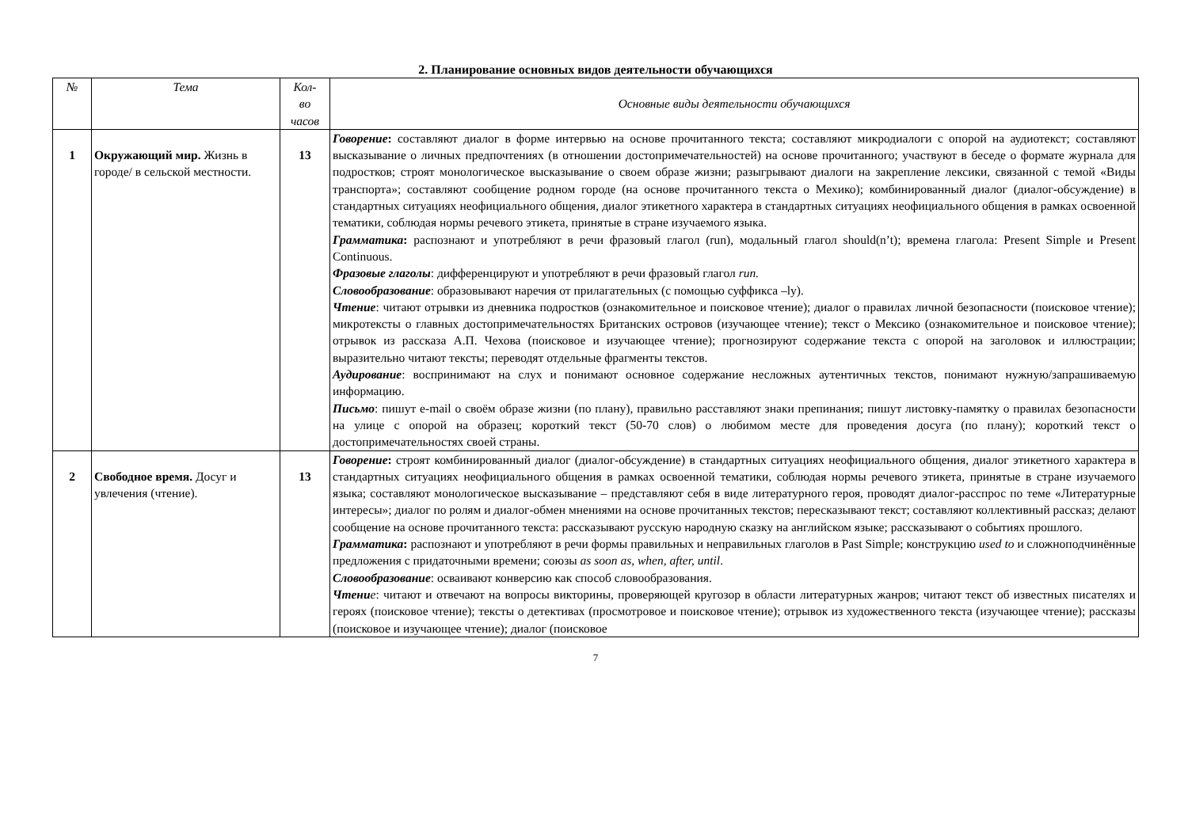2. Планирование основных видов деятельности обучающихся
| № | Тема | Кол- во часов | Основные виды деятельности обучающихся |
| --- | --- | --- | --- |
| 1 | Окружающий мир. Жизнь в городе/ в сельской местности. | 13 | Говорение : составляют диалог в форме интервью на основе прочитанного текста; составляют микродиалоги с опорой на аудиотекст; составляют высказывание о личных предпочтениях (в отношении достопримечательностей) на основе прочитанного; участвуют в беседе о формате журнала для подростков; строят монологическое высказывание о своем образе жизни; разыгрывают диалоги на закрепление лексики, связанной с темой «Виды транспорта»; составляют сообщение родном городе (на основе прочитанного текста о Мехико); комбинированный диалог (диалог-обсуждение) в стандартных ситуациях неофициального общения, диалог этикетного характера в стандартных ситуациях неофициального общения в рамках освоенной тематики, соблюдая нормы речевого этикета, принятые в стране изучаемого языка. Грамматика : распознают и употребляют в речи фразовый глагол (run), модальный глагол should(n’t); времена глагола: Present Simple и Present Continuous. Фразовые глаголы : дифференцируют и употребляют в речи фразовый глагол run. Словообразование : образовывают наречия от прилагательных (с помощью суффикса –ly). Чтение : читают отрывки из дневника подростков (ознакомительное и поисковое чтение); диалог о правилах личной безопасности (поисковое чтение); микротексты о главных достопримечательностях Британских островов (изучающее чтение); текст о Мексико (ознакомительное и поисковое чтение); отрывок из рассказа А.П. Чехова (поисковое и изучающее чтение); прогнозируют содержание текста с опорой на заголовок и иллюстрации; выразительно читают тексты; переводят отдельные фрагменты текстов. Аудирование : воспринимают на слух и понимают основное содержание несложных аутентичных текстов, понимают нужную/запрашиваемую информацию. Письмо : пишут e-mail о своём образе жизни (по плану), правильно расставляют знаки препинания; пишут листовку-памятку о правилах безопасности на улице с опорой на образец; короткий текст (50-70 слов) о любимом месте для проведения досуга (по плану); короткий текст о достопримечательностях своей страны. |
| 2 | Свободное время. Досуг и увлечения (чтение). | 13 | Говорение : строят комбинированный диалог (диалог-обсуждение) в стандартных ситуациях неофициального общения, диалог этикетного характера в стандартных ситуациях неофициального общения в рамках освоенной тематики, соблюдая нормы речевого этикета, принятые в стране изучаемого языка; составляют монологическое высказывание – представляют себя в виде литературного героя, проводят диалог-расспрос по теме «Литературные интересы»; диалог по ролям и диалог-обмен мнениями на основе прочитанных текстов; пересказывают текст; составляют коллективный рассказ; делают сообщение на основе прочитанного текста: рассказывают русскую народную сказку на английском языке; рассказывают о событиях прошлого. Грамматика : распознают и употребляют в речи формы правильных и неправильных глаголов в Past Simple; конструкцию used to и сложноподчинённые предложения с придаточными времени; союзы as soon as, when, after, until . Словообразование : осваивают конверсию как способ словообразования. Чтени е : читают и отвечают на вопросы викторины, проверяющей кругозор в области литературных жанров; читают текст об известных писателях и героях (поисковое чтение); тексты о детективах (просмотровое и поисковое чтение); отрывок из художественного текста (изучающее чтение); рассказы (поисковое и изучающее чтение); диалог (поисковое |
7